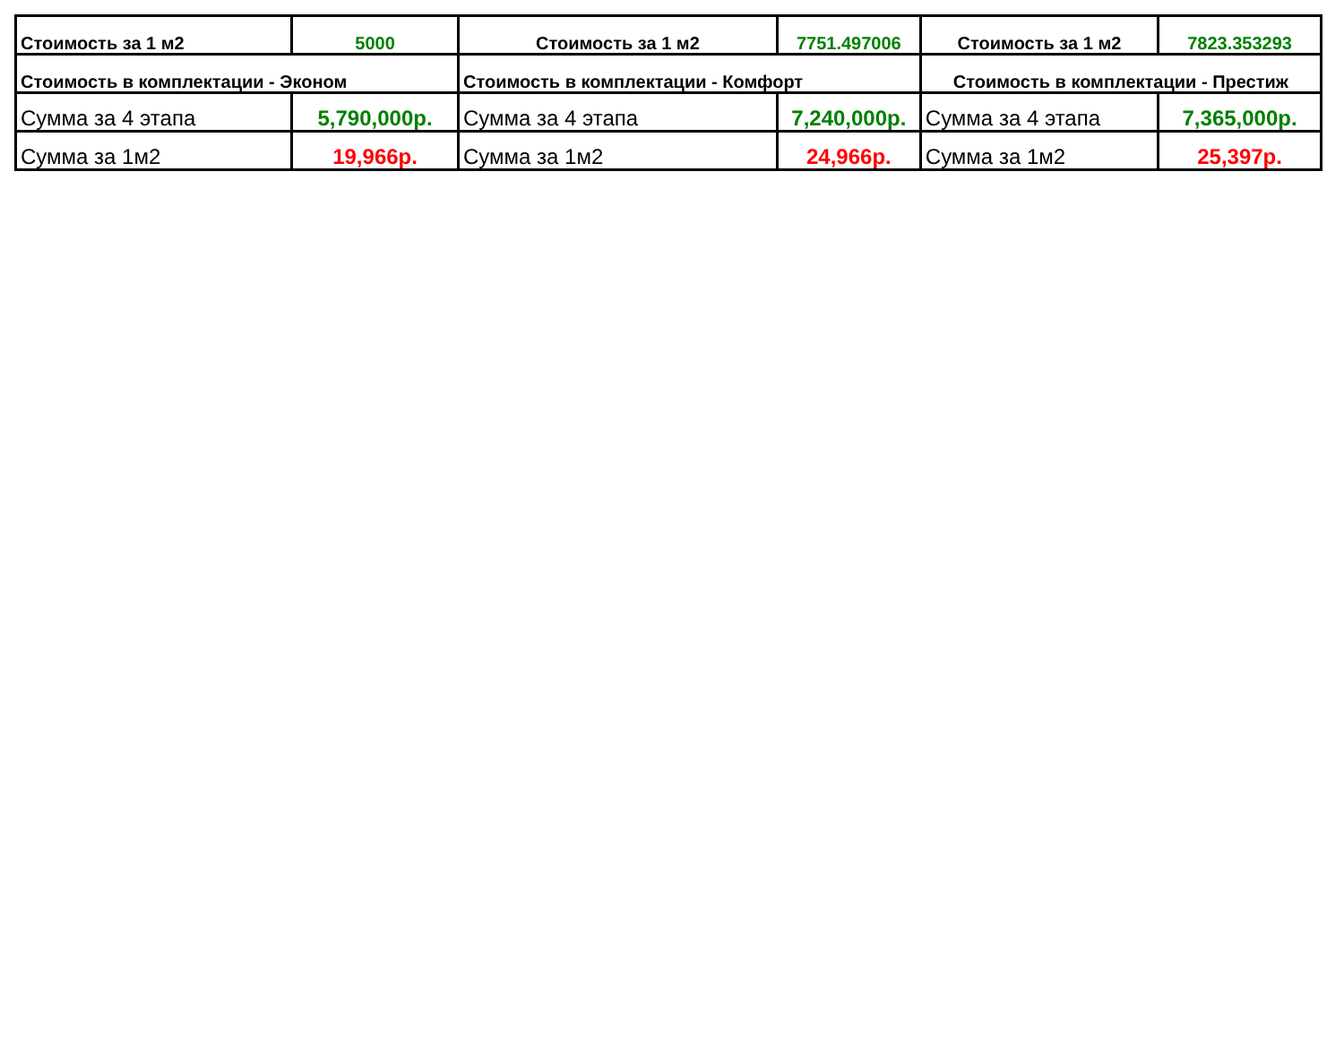| Стоимость за 1 м2 | 5000 | Стоимость за 1 м2 | 7751.497006 | Стоимость за 1 м2 | 7823.353293 |
| Стоимость в комплектации - Эконом | | Стоимость в комплектации - Комфорт | | Стоимость в комплектации - Престиж | |
| Сумма за 4 этапа | 5,790,000р. | Сумма за 4 этапа | 7,240,000р. | Сумма за 4 этапа | 7,365,000р. |
| Сумма за 1м2 | 19,966р. | Сумма за 1м2 | 24,966р. | Сумма за 1м2 | 25,397р. |